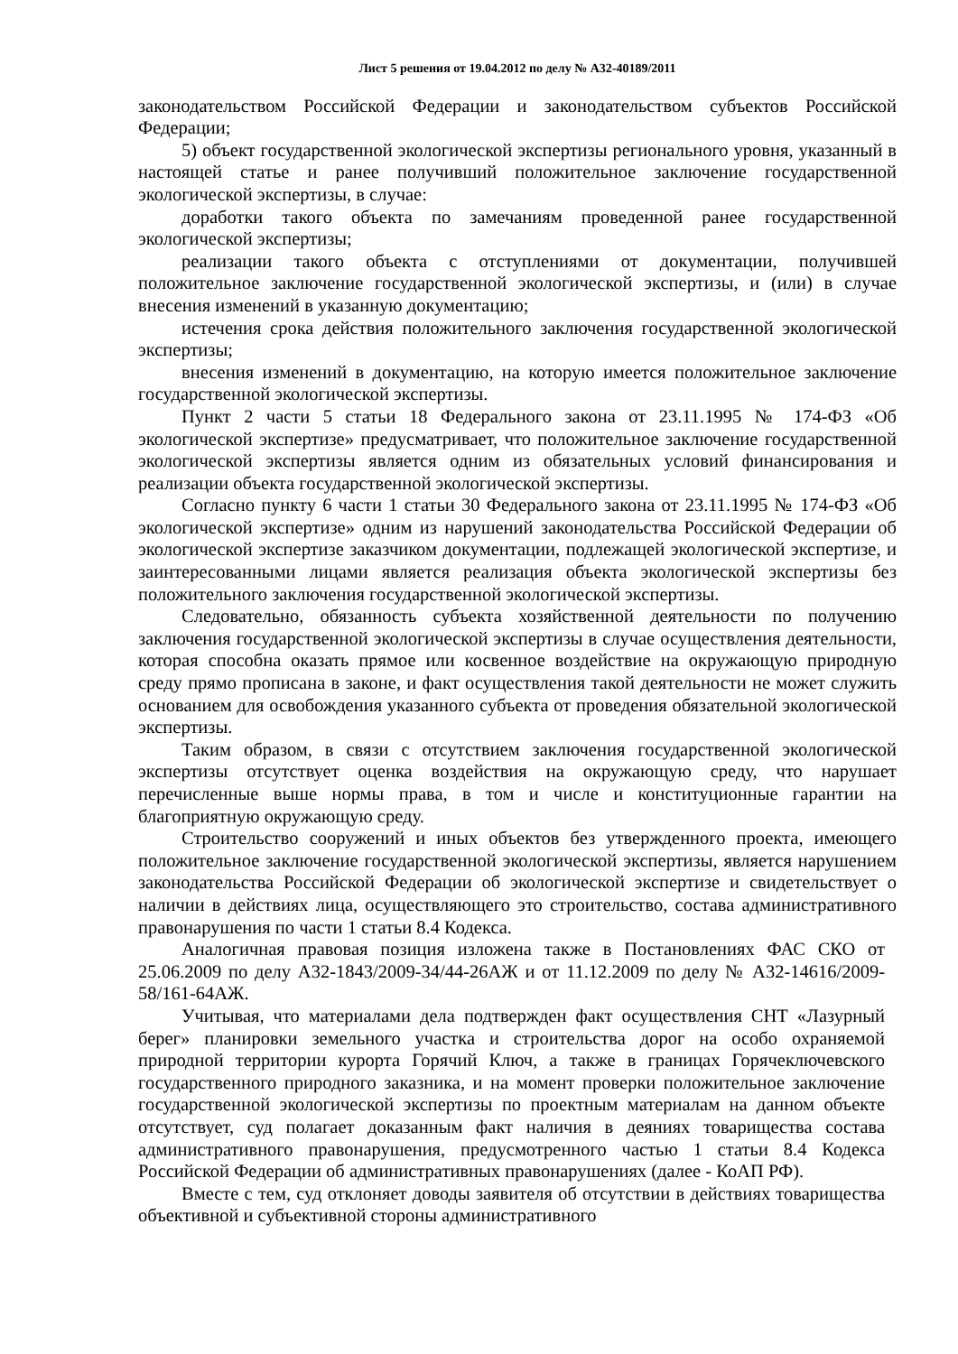Лист 5 решения от 19.04.2012 по делу № А32-40189/2011
законодательством Российской Федерации и законодательством субъектов Российской Федерации;
5) объект государственной экологической экспертизы регионального уровня, указанный в настоящей статье и ранее получивший положительное заключение государственной экологической экспертизы, в случае:
доработки такого объекта по замечаниям проведенной ранее государственной экологической экспертизы;
реализации такого объекта с отступлениями от документации, получившей положительное заключение государственной экологической экспертизы, и (или) в случае внесения изменений в указанную документацию;
истечения срока действия положительного заключения государственной экологической экспертизы;
внесения изменений в документацию, на которую имеется положительное заключение государственной экологической экспертизы.
Пункт 2 части 5 статьи 18 Федерального закона от 23.11.1995 № 174-ФЗ «Об экологической экспертизе» предусматривает, что положительное заключение государственной экологической экспертизы является одним из обязательных условий финансирования и реализации объекта государственной экологической экспертизы.
Согласно пункту 6 части 1 статьи 30 Федерального закона от 23.11.1995 № 174-ФЗ «Об экологической экспертизе» одним из нарушений законодательства Российской Федерации об экологической экспертизе заказчиком документации, подлежащей экологической экспертизе, и заинтересованными лицами является реализация объекта экологической экспертизы без положительного заключения государственной экологической экспертизы.
Следовательно, обязанность субъекта хозяйственной деятельности по получению заключения государственной экологической экспертизы в случае осуществления деятельности, которая способна оказать прямое или косвенное воздействие на окружающую природную среду прямо прописана в законе, и факт осуществления такой деятельности не может служить основанием для освобождения указанного субъекта от проведения обязательной экологической экспертизы.
Таким образом, в связи с отсутствием заключения государственной экологической экспертизы отсутствует оценка воздействия на окружающую среду, что нарушает перечисленные выше нормы права, в том и числе и конституционные гарантии на благоприятную окружающую среду.
Строительство сооружений и иных объектов без утвержденного проекта, имеющего положительное заключение государственной экологической экспертизы, является нарушением законодательства Российской Федерации об экологической экспертизе и свидетельствует о наличии в действиях лица, осуществляющего это строительство, состава административного правонарушения по части 1 статьи 8.4 Кодекса.
Аналогичная правовая позиция изложена также в Постановлениях ФАС СКО от 25.06.2009 по делу А32-1843/2009-34/44-26АЖ и от 11.12.2009 по делу № А32-14616/2009-58/161-64АЖ.
Учитывая, что материалами дела подтвержден факт осуществления СНТ «Лазурный берег» планировки земельного участка и строительства дорог на особо охраняемой природной территории курорта Горячий Ключ, а также в границах Горячеключевского государственного природного заказника, и на момент проверки положительное заключение государственной экологической экспертизы по проектным материалам на данном объекте отсутствует, суд полагает доказанным факт наличия в деяниях товарищества состава административного правонарушения, предусмотренного частью 1 статьи 8.4 Кодекса Российской Федерации об административных правонарушениях (далее - КоАП РФ).
Вместе с тем, суд отклоняет доводы заявителя об отсутствии в действиях товарищества объективной и субъективной стороны административного